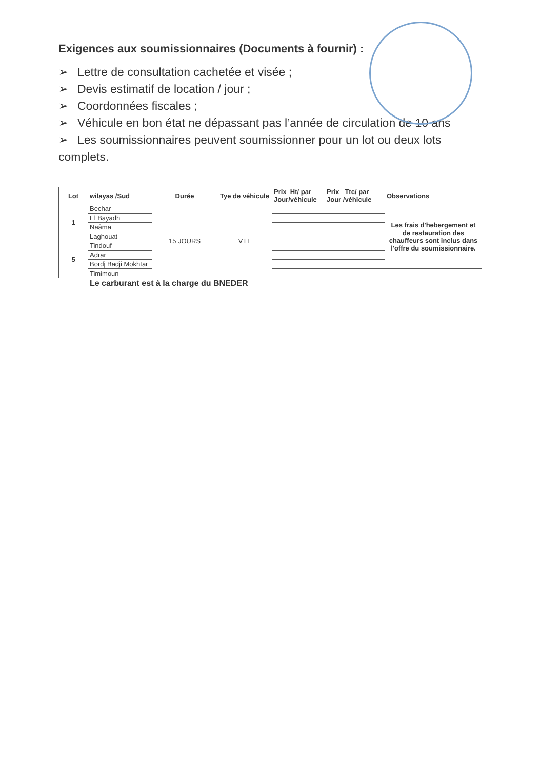Exigences aux soumissionnaires (Documents à fournir) :
➢ Lettre de consultation cachetée et visée ;
➢ Devis estimatif de location / jour ;
➢ Coordonnées fiscales ;
➢ Véhicule en bon état ne dépassant pas l’année de circulation de 10 ans
➢ Les soumissionnaires peuvent soumissionner pour un lot ou deux lots complets.
| Lot | wilayas /Sud | Durée | Tye de véhicule | Prix_Ht/ par Jour/véhicule | Prix _Ttc/ par Jour /véhicule | Observations |
| --- | --- | --- | --- | --- | --- | --- |
| 1 | Bechar | 15 JOURS | VTT | | | Les frais d'hebergement et de restauration des chauffeurs sont inclus dans l'offre du soumissionnaire. |
| | El Bayadh | | | | | |
| | Naâma | | | | | |
| | Laghouat | | | | | |
| 5 | Tindouf | | | | | |
| | Adrar | | | | | |
| | Bordj Badji Mokhtar | | | | | |
| | Timimoun | | | | | |
| | Le carburant est à la charge du BNEDER | | | | | |